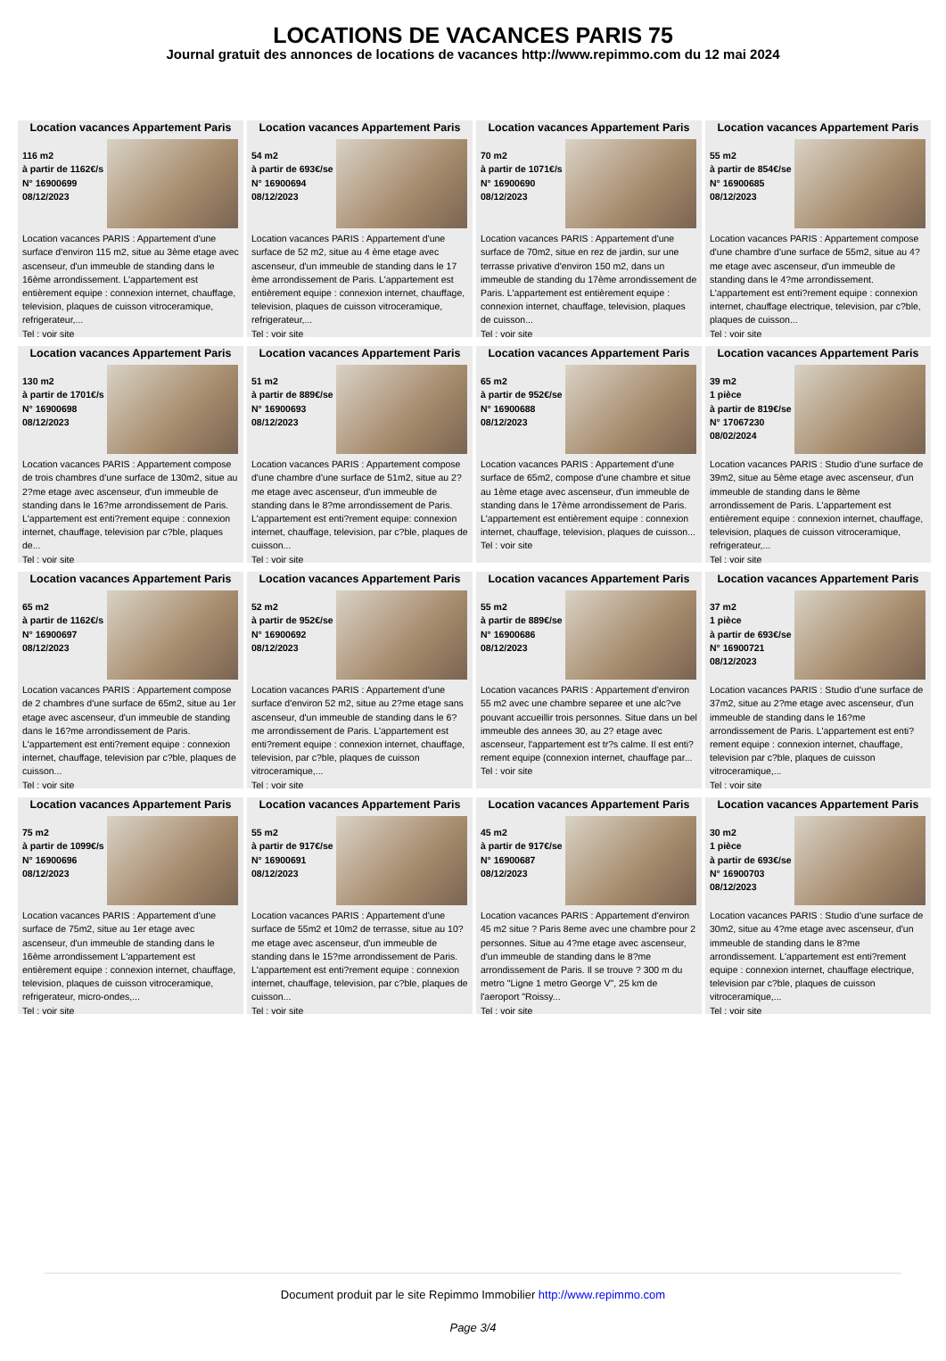LOCATIONS DE VACANCES PARIS 75
Journal gratuit des annonces de locations de vacances http://www.repimmo.com du 12 mai 2024
Location vacances Appartement Paris
116 m2
à partir de 1162€/s
N° 16900699
08/12/2023
Location vacances PARIS : Appartement d'une surface d'environ 115 m2, situe au 3ème etage avec ascenseur, d'un immeuble de standing dans le 16ème arrondissement. L'appartement est entièrement equipe : connexion internet, chauffage, television, plaques de cuisson vitroceramique, refrigerateur,...
Tel : voir site
Location vacances Appartement Paris
54 m2
à partir de 693€/se
N° 16900694
08/12/2023
Location vacances PARIS : Appartement d'une surface de 52 m2, situe au 4 ème etage avec ascenseur, d'un immeuble de standing dans le 17 ème arrondissement de Paris. L'appartement est entièrement equipe : connexion internet, chauffage, television, plaques de cuisson vitroceramique, refrigerateur,...
Tel : voir site
Location vacances Appartement Paris
70 m2
à partir de 1071€/s
N° 16900690
08/12/2023
Location vacances PARIS : Appartement d'une surface de 70m2, situe en rez de jardin, sur une terrasse privative d'environ 150 m2, dans un immeuble de standing du 17ème arrondissement de Paris. L'appartement est entièrement equipe : connexion internet, chauffage, television, plaques de cuisson...
Tel : voir site
Location vacances Appartement Paris
55 m2
à partir de 854€/se
N° 16900685
08/12/2023
Location vacances PARIS : Appartement compose d'une chambre d'une surface de 55m2, situe au 4?me etage avec ascenseur, d'un immeuble de standing dans le 4?me arrondissement. L'appartement est enti?rement equipe : connexion internet, chauffage electrique, television, par c?ble, plaques de cuisson...
Tel : voir site
Location vacances Appartement Paris
130 m2
à partir de 1701€/s
N° 16900698
08/12/2023
Location vacances PARIS : Appartement compose de trois chambres d'une surface de 130m2, situe au 2?me etage avec ascenseur, d'un immeuble de standing dans le 16?me arrondissement de Paris. L'appartement est enti?rement equipe : connexion internet, chauffage, television par c?ble, plaques de...
Tel : voir site
Location vacances Appartement Paris
51 m2
à partir de 889€/se
N° 16900693
08/12/2023
Location vacances PARIS : Appartement compose d'une chambre d'une surface de 51m2, situe au 2?me etage avec ascenseur, d'un immeuble de standing dans le 8?me arrondissement de Paris. L'appartement est enti?rement equipe: connexion internet, chauffage, television, par c?ble, plaques de cuisson...
Tel : voir site
Location vacances Appartement Paris
65 m2
à partir de 952€/se
N° 16900688
08/12/2023
Location vacances PARIS : Appartement d'une surface de 65m2, compose d'une chambre et situe au 1ème etage avec ascenseur, d'un immeuble de standing dans le 17ème arrondissement de Paris. L'appartement est entièrement equipe : connexion internet, chauffage, television, plaques de cuisson...
Tel : voir site
Location vacances Appartement Paris
39 m2
1 pièce
à partir de 819€/se
N° 17067230
08/02/2024
Location vacances PARIS : Studio d'une surface de 39m2, situe au 5ème etage avec ascenseur, d'un immeuble de standing dans le 8ème arrondissement de Paris. L'appartement est entièrement equipe : connexion internet, chauffage, television, plaques de cuisson vitroceramique, refrigerateur,...
Tel : voir site
Location vacances Appartement Paris
65 m2
à partir de 1162€/s
N° 16900697
08/12/2023
Location vacances PARIS : Appartement compose de 2 chambres d'une surface de 65m2, situe au 1er etage avec ascenseur, d'un immeuble de standing dans le 16?me arrondissement de Paris. L'appartement est enti?rement equipe : connexion internet, chauffage, television par c?ble, plaques de cuisson...
Tel : voir site
Location vacances Appartement Paris
52 m2
à partir de 952€/se
N° 16900692
08/12/2023
Location vacances PARIS : Appartement d'une surface d'environ 52 m2, situe au 2?me etage sans ascenseur, d'un immeuble de standing dans le 6?me arrondissement de Paris. L'appartement est enti?rement equipe : connexion internet, chauffage, television, par c?ble, plaques de cuisson vitroceramique,...
Tel : voir site
Location vacances Appartement Paris
55 m2
à partir de 889€/se
N° 16900686
08/12/2023
Location vacances PARIS : Appartement d'environ 55 m2 avec une chambre separee et une alc?ve pouvant accueillir trois personnes. Situe dans un bel immeuble des annees 30, au 2? etage avec ascenseur, l'appartement est tr?s calme. Il est enti?rement equipe (connexion internet, chauffage par...
Tel : voir site
Location vacances Appartement Paris
37 m2
1 pièce
à partir de 693€/se
N° 16900721
08/12/2023
Location vacances PARIS : Studio d'une surface de 37m2, situe au 2?me etage avec ascenseur, d'un immeuble de standing dans le 16?me arrondissement de Paris. L'appartement est enti?rement equipe : connexion internet, chauffage, television par c?ble, plaques de cuisson vitroceramique,...
Tel : voir site
Location vacances Appartement Paris
75 m2
à partir de 1099€/s
N° 16900696
08/12/2023
Location vacances PARIS : Appartement d'une surface de 75m2, situe au 1er etage avec ascenseur, d'un immeuble de standing dans le 16ème arrondissement L'appartement est entièrement equipe : connexion internet, chauffage, television, plaques de cuisson vitroceramique, refrigerateur, micro-ondes,...
Tel : voir site
Location vacances Appartement Paris
55 m2
à partir de 917€/se
N° 16900691
08/12/2023
Location vacances PARIS : Appartement d'une surface de 55m2 et 10m2 de terrasse, situe au 10?me etage avec ascenseur, d'un immeuble de standing dans le 15?me arrondissement de Paris. L'appartement est enti?rement equipe : connexion internet, chauffage, television, par c?ble, plaques de cuisson...
Tel : voir site
Location vacances Appartement Paris
45 m2
à partir de 917€/se
N° 16900687
08/12/2023
Location vacances PARIS : Appartement d'environ 45 m2 situe ? Paris 8eme avec une chambre pour 2 personnes. Situe au 4?me etage avec ascenseur, d'un immeuble de standing dans le 8?me arrondissement de Paris. Il se trouve ? 300 m du metro "Ligne 1 metro George V", 25 km de l'aeroport "Roissy...
Tel : voir site
Location vacances Appartement Paris
30 m2
1 pièce
à partir de 693€/se
N° 16900703
08/12/2023
Location vacances PARIS : Studio d'une surface de 30m2, situe au 4?me etage avec ascenseur, d'un immeuble de standing dans le 8?me arrondissement. L'appartement est enti?rement equipe : connexion internet, chauffage electrique, television par c?ble, plaques de cuisson vitroceramique,...
Tel : voir site
Document produit par le site Repimmo Immobilier http://www.repimmo.com
Page 3/4